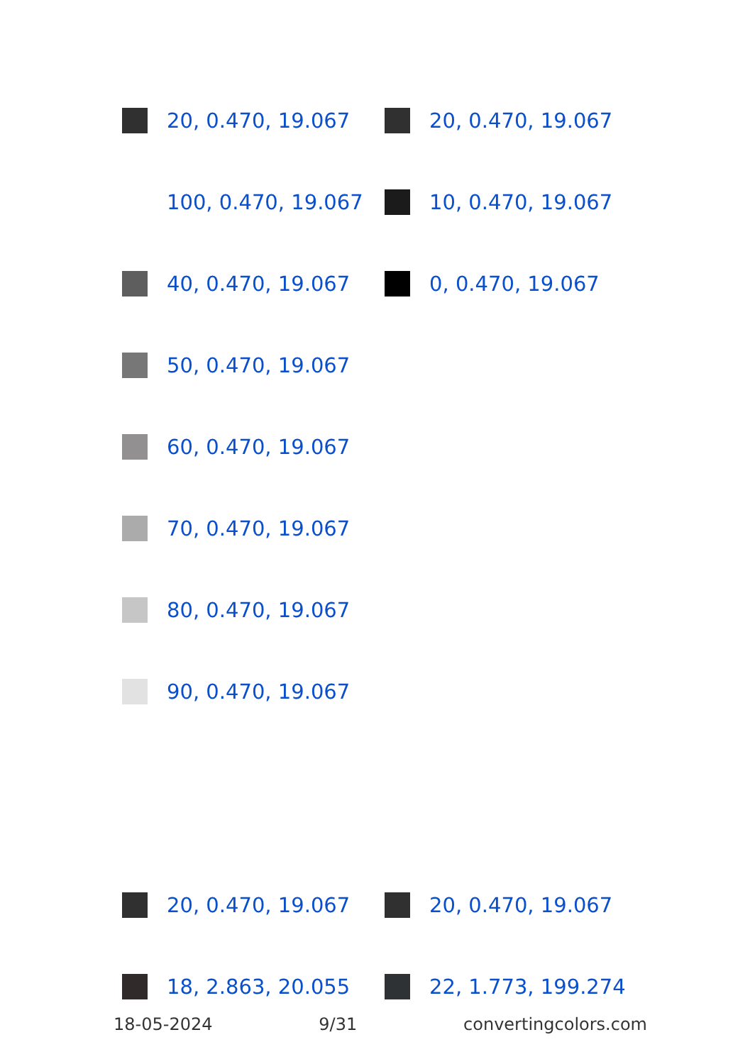20, 0.470, 19.067 20, 0.470, 19.067
100, 0.470, 19.067 10, 0.470, 19.067
40, 0.470, 19.067 0, 0.470, 19.067
50, 0.470, 19.067
60, 0.470, 19.067
70, 0.470, 19.067
80, 0.470, 19.067
90, 0.470, 19.067
20, 0.470, 19.067 20, 0.470, 19.067
18, 2.863, 20.055 22, 1.773, 199.274
18-05-2024 9/31 convertingcolors.com